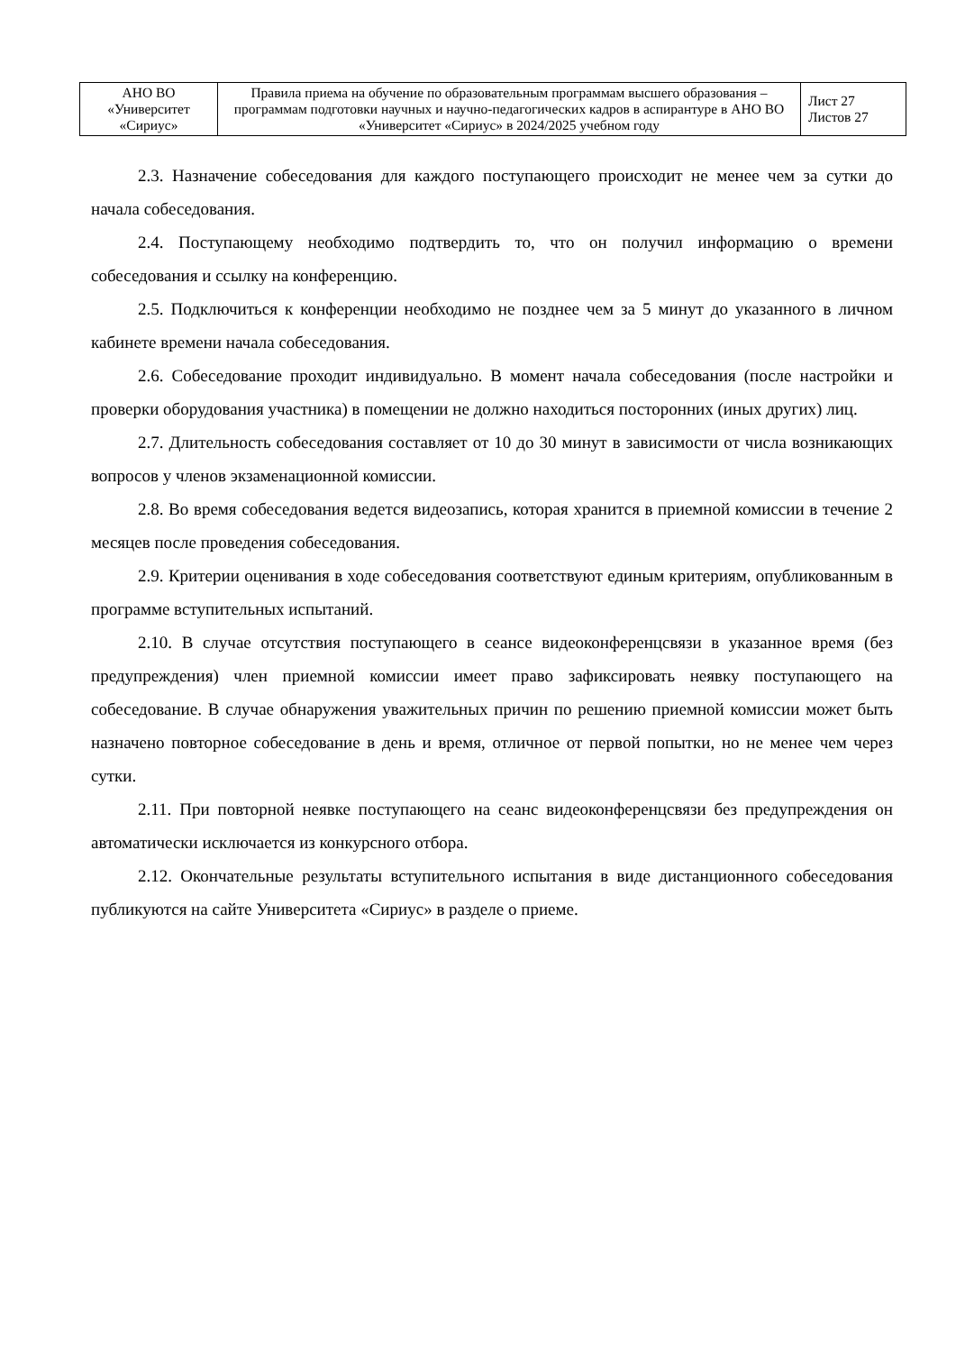| АНО ВО «Университет «Сириус» | Правила приема на обучение по образовательным программам высшего образования – программам подготовки научных и научно-педагогических кадров в аспирантуре в АНО ВО «Университет «Сириус» в 2024/2025 учебном году | Лист 27 Листов 27 |
2.3. Назначение собеседования для каждого поступающего происходит не менее чем за сутки до начала собеседования.
2.4. Поступающему необходимо подтвердить то, что он получил информацию о времени собеседования и ссылку на конференцию.
2.5. Подключиться к конференции необходимо не позднее чем за 5 минут до указанного в личном кабинете времени начала собеседования.
2.6. Собеседование проходит индивидуально. В момент начала собеседования (после настройки и проверки оборудования участника) в помещении не должно находиться посторонних (иных других) лиц.
2.7. Длительность собеседования составляет от 10 до 30 минут в зависимости от числа возникающих вопросов у членов экзаменационной комиссии.
2.8. Во время собеседования ведется видеозапись, которая хранится в приемной комиссии в течение 2 месяцев после проведения собеседования.
2.9. Критерии оценивания в ходе собеседования соответствуют единым критериям, опубликованным в программе вступительных испытаний.
2.10. В случае отсутствия поступающего в сеансе видеоконференцсвязи в указанное время (без предупреждения) член приемной комиссии имеет право зафиксировать неявку поступающего на собеседование. В случае обнаружения уважительных причин по решению приемной комиссии может быть назначено повторное собеседование в день и время, отличное от первой попытки, но не менее чем через сутки.
2.11. При повторной неявке поступающего на сеанс видеоконференцсвязи без предупреждения он автоматически исключается из конкурсного отбора.
2.12. Окончательные результаты вступительного испытания в виде дистанционного собеседования публикуются на сайте Университета «Сириус» в разделе о приеме.